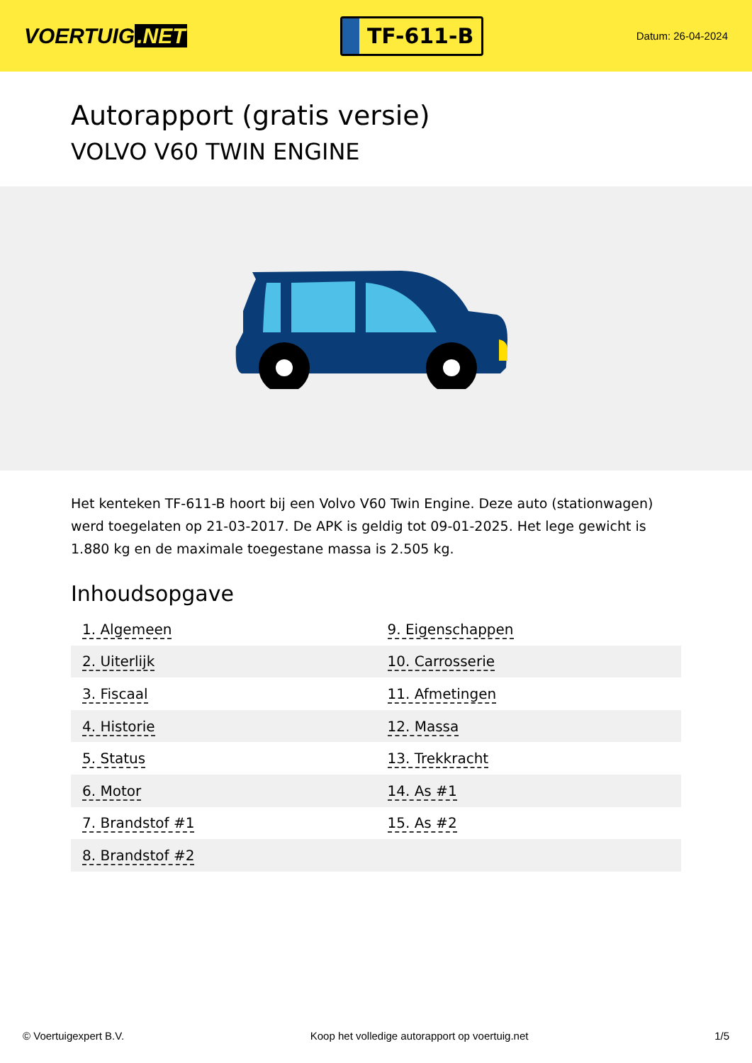VOERTUIG.NET
TF-611-B
Datum: 26-04-2024
Autorapport (gratis versie)
VOLVO V60 TWIN ENGINE
Het kenteken TF-611-B hoort bij een Volvo V60 Twin Engine. Deze auto (stationwagen) werd toegelaten op 21-03-2017. De APK is geldig tot 09-01-2025. Het lege gewicht is 1.880 kg en de maximale toegestane massa is 2.505 kg.
Inhoudsopgave
| 1. Algemeen | 9. Eigenschappen |
| 2. Uiterlijk | 10. Carrosserie |
| 3. Fiscaal | 11. Afmetingen |
| 4. Historie | 12. Massa |
| 5. Status | 13. Trekkracht |
| 6. Motor | 14. As #1 |
| 7. Brandstof #1 | 15. As #2 |
| 8. Brandstof #2 | |
© Voertuigexpert B.V. Koop het volledige autorapport op voertuig.net 1/5